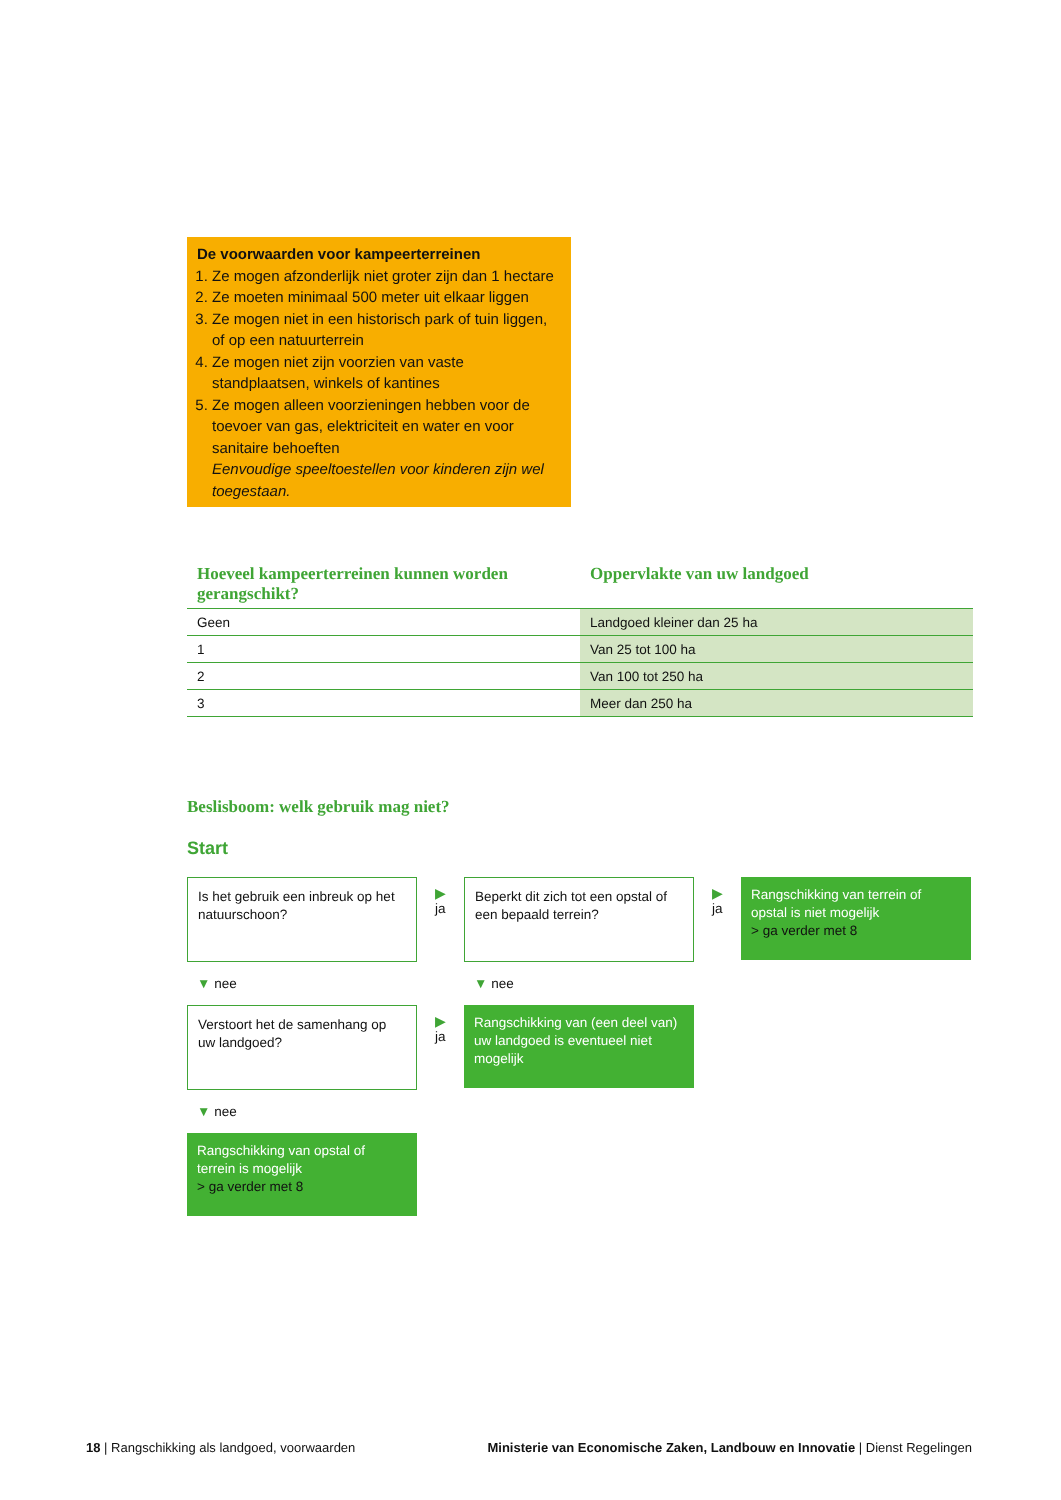De voorwaarden voor kampeerterreinen
1. Ze mogen afzonderlijk niet groter zijn dan 1 hectare
2. Ze moeten minimaal 500 meter uit elkaar liggen
3. Ze mogen niet in een historisch park of tuin liggen, of op een natuurterrein
4. Ze mogen niet zijn voorzien van vaste standplaatsen, winkels of kantines
5. Ze mogen alleen voorzieningen hebben voor de toevoer van gas, elektriciteit en water en voor sanitaire behoeften
Eenvoudige speeltoestellen voor kinderen zijn wel toegestaan.
| Hoeveel kampeerterreinen kunnen worden gerangschikt? | Oppervlakte van uw landgoed |
| --- | --- |
| Geen | Landgoed kleiner dan 25 ha |
| 1 | Van 25 tot 100 ha |
| 2 | Van 100 tot 250 ha |
| 3 | Meer dan 250 ha |
Beslisboom: welk gebruik mag niet?
Start
Is het gebruik een inbreuk op het natuurschoon?
▶
ja
Beperkt dit zich tot een opstal of een bepaald terrein?
▶
ja
Rangschikking van terrein of opstal is niet mogelijk
> ga verder met 8
▼ nee ▼ nee
Verstoort het de samenhang op uw landgoed?
▶
ja
Rangschikking van (een deel van) uw landgoed is eventueel niet mogelijk
▼ nee
Rangschikking van opstal of terrein is mogelijk
> ga verder met 8
18 | Rangschikking als landgoed, voorwaarden
Ministerie van Economische Zaken, Landbouw en Innovatie | Dienst Regelingen